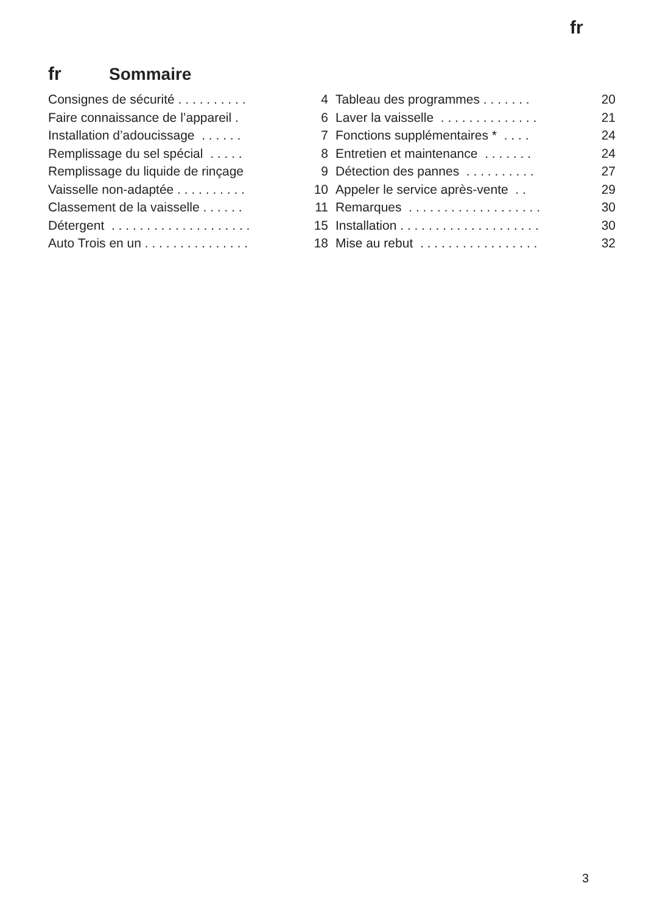fr
fr Sommaire
Consignes de sécurité . . . . . . . . . . 4
Faire connaissance de l’appareil . 6
Installation d’adoucissage . . . . . . 7
Remplissage du sel spécial . . . . . 8
Remplissage du liquide de rinçage 9
Vaisselle non-adaptée . . . . . . . . . . 10
Classement de la vaisselle . . . . . . 11
Détergent . . . . . . . . . . . . . . . . . . . . 15
Auto Trois en un . . . . . . . . . . . . . . . 18
Tableau des programmes . . . . . . . 20
Laver la vaisselle . . . . . . . . . . . . . . 21
Fonctions supplémentaires * . . . . 24
Entretien et maintenance . . . . . . . 24
Détection des pannes . . . . . . . . . . 27
Appeler le service après-vente . . 29
Remarques . . . . . . . . . . . . . . . . . . . 30
Installation . . . . . . . . . . . . . . . . . . . . 30
Mise au rebut . . . . . . . . . . . . . . . . . 32
3